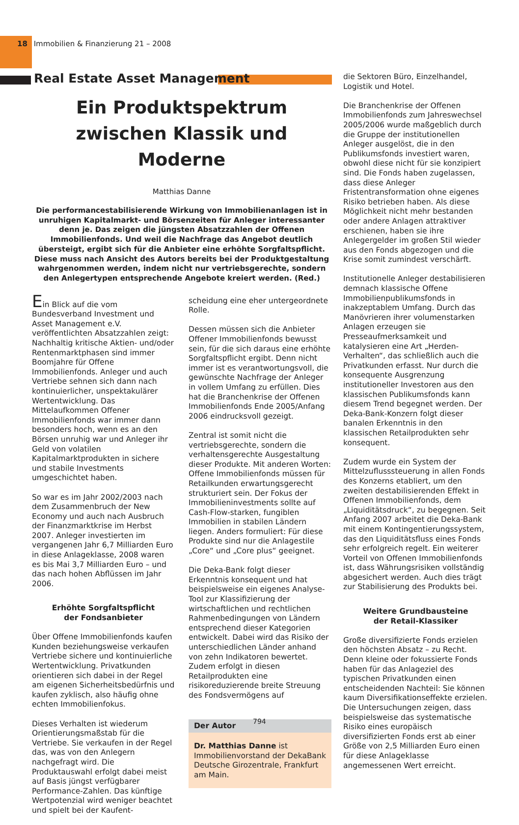18 Immobilien & Finanzierung 21 – 2008
Real Estate Asset Management
Ein Produktspektrum zwischen Klassik und Moderne
Matthias Danne
Die performancestabilisierende Wirkung von Immobilienanlagen ist in unruhigen Kapitalmarkt- und Börsenzeiten für Anleger interessanter denn je. Das zeigen die jüngsten Absatzzahlen der Offenen Immobilienfonds. Und weil die Nachfrage das Angebot deutlich übersteigt, ergibt sich für die Anbieter eine erhöhte Sorgfaltspflicht. Diese muss nach Ansicht des Autors bereits bei der Produktgestaltung wahrgenommen werden, indem nicht nur vertriebsgerechte, sondern den Anlegertypen entsprechende Angebote kreiert werden. (Red.)
Ein Blick auf die vom Bundesverband Investment und Asset Management e.V. veröffentlichten Absatzzahlen zeigt: Nachhaltig kritische Aktien- und/oder Rentenmarktphasen sind immer Boomjahre für Offene Immobilienfonds. Anleger und auch Vertriebe sehnen sich dann nach kontinuierlicher, unspektakulärer Wertentwicklung. Das Mittelaufkommen Offener Immobilienfonds war immer dann besonders hoch, wenn es an den Börsen unruhig war und Anleger ihr Geld von volatilen Kapitalmarktprodukten in sichere und stabile Investments umgeschichtet haben.
So war es im Jahr 2002/2003 nach dem Zusammenbruch der New Economy und auch nach Ausbruch der Finanzmarktkrise im Herbst 2007. Anleger investierten im vergangenen Jahr 6,7 Milliarden Euro in diese Anlageklasse, 2008 waren es bis Mai 3,7 Milliarden Euro – und das nach hohen Abflüssen im Jahr 2006.
Erhöhte Sorgfaltspflicht
der Fondsanbieter
Über Offene Immobilienfonds kaufen Kunden beziehungsweise verkaufen Vertriebe sichere und kontinuierliche Wertentwicklung. Privatkunden orientieren sich dabei in der Regel am eigenen Sicherheitsbedürfnis und kaufen zyklisch, also häufig ohne echten Immobilienfokus.
Dieses Verhalten ist wiederum Orientierungsmaßstab für die Vertriebe. Sie verkaufen in der Regel das, was von den Anlegern nachgefragt wird. Die Produktauswahl erfolgt dabei meist auf Basis jüngst verfügbarer Performance-Zahlen. Das künftige Wertpotenzial wird weniger beachtet und spielt bei der Kaufent-
scheidung eine eher untergeordnete Rolle.
Dessen müssen sich die Anbieter Offener Immobilienfonds bewusst sein, für die sich daraus eine erhöhte Sorgfaltspflicht ergibt. Denn nicht immer ist es verantwortungsvoll, die gewünschte Nachfrage der Anleger in vollem Umfang zu erfüllen. Dies hat die Branchenkrise der Offenen Immobilienfonds Ende 2005/Anfang 2006 eindrucksvoll gezeigt.
Zentral ist somit nicht die vertriebsgerechte, sondern die verhaltensgerechte Ausgestaltung dieser Produkte. Mit anderen Worten: Offene Immobilienfonds müssen für Retailkunden erwartungsgerecht strukturiert sein. Der Fokus der Immobilieninvestments sollte auf Cash-Flow-starken, fungiblen Immobilien in stabilen Ländern liegen. Anders formuliert: Für diese Produkte sind nur die Anlagestile „Core“ und „Core plus“ geeignet.
Die Deka-Bank folgt dieser Erkenntnis konsequent und hat beispielsweise ein eigenes Analyse-Tool zur Klassifizierung der wirtschaftlichen und rechtlichen Rahmenbedingungen von Ländern entsprechend dieser Kategorien entwickelt. Dabei wird das Risiko der unterschiedlichen Länder anhand von zehn Indikatoren bewertet. Zudem erfolgt in diesen Retailprodukten eine risikoreduzierende breite Streuung des Fondsvermögens auf
Der Autor
Dr. Matthias Danne ist Immobilienvorstand der DekaBank Deutsche Girozentrale, Frankfurt am Main.
die Sektoren Büro, Einzelhandel, Logistik und Hotel.
Die Branchenkrise der Offenen Immobilienfonds zum Jahreswechsel 2005/2006 wurde maßgeblich durch die Gruppe der institutionellen Anleger ausgelöst, die in den Publikumsfonds investiert waren, obwohl diese nicht für sie konzipiert sind. Die Fonds haben zugelassen, dass diese Anleger Fristentransformation ohne eigenes Risiko betrieben haben. Als diese Möglichkeit nicht mehr bestanden oder andere Anlagen attraktiver erschienen, haben sie ihre Anlegergelder im großen Stil wieder aus den Fonds abgezogen und die Krise somit zumindest verschärft.
Institutionelle Anleger destabilisieren demnach klassische Offene Immobilienpublikumsfonds in inakzeptablem Umfang. Durch das Manövrieren ihrer volumenstarken Anlagen erzeugen sie Presseaufmerksamkeit und katalysieren eine Art „Herden-Verhalten“, das schließlich auch die Privatkunden erfasst. Nur durch die konsequente Ausgrenzung institutioneller Investoren aus den klassischen Publikumsfonds kann diesem Trend begegnet werden. Der Deka-Bank-Konzern folgt dieser banalen Erkenntnis in den klassischen Retailprodukten sehr konsequent.
Zudem wurde ein System der Mittelzuflusssteuerung in allen Fonds des Konzerns etabliert, um den zweiten destabilisierenden Effekt in Offenen Immobilienfonds, dem „Liquiditätsdruck“, zu begegnen. Seit Anfang 2007 arbeitet die Deka-Bank mit einem Kontingentierungssystem, das den Liquiditätsfluss eines Fonds sehr erfolgreich regelt. Ein weiterer Vorteil von Offenen Immobilienfonds ist, dass Währungsrisiken vollständig abgesichert werden. Auch dies trägt zur Stabilisierung des Produkts bei.
Weitere Grundbausteine
der Retail-Klassiker
Große diversifizierte Fonds erzielen den höchsten Absatz – zu Recht. Denn kleine oder fokussierte Fonds haben für das Anlageziel des typischen Privatkunden einen entscheidenden Nachteil: Sie können kaum Diversifikationseffekte erzielen. Die Untersuchungen zeigen, dass beispielsweise das systematische Risiko eines europäisch diversifizierten Fonds erst ab einer Größe von 2,5 Milliarden Euro einen für diese Anlageklasse angemessenen Wert erreicht.
794